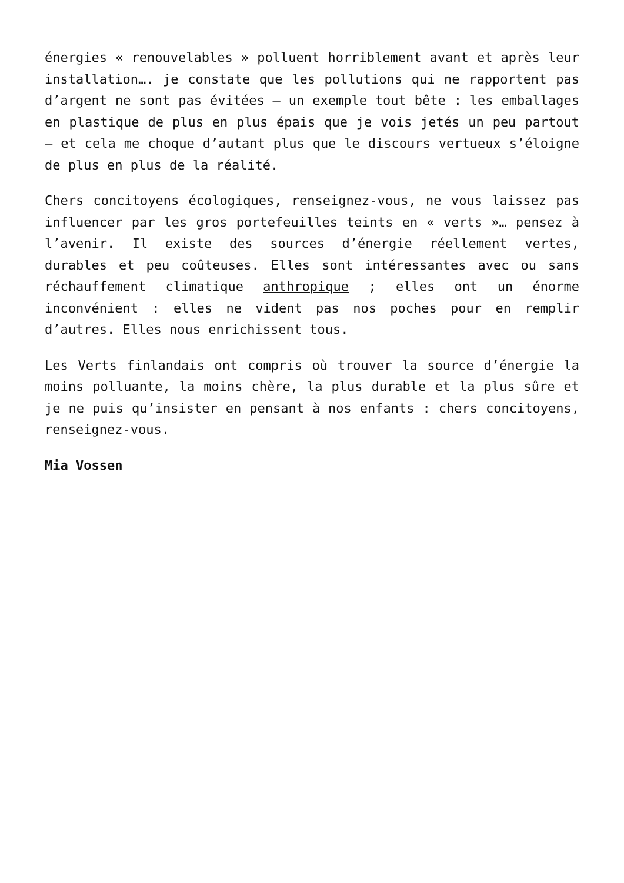énergies « renouvelables » polluent horriblement avant et après leur installation…. je constate que les pollutions qui ne rapportent pas d’argent ne sont pas évitées – un exemple tout bête : les emballages en plastique de plus en plus épais que je vois jetés un peu partout – et cela me choque d’autant plus que le discours vertueux s’éloigne de plus en plus de la réalité.
Chers concitoyens écologiques, renseignez-vous, ne vous laissez pas influencer par les gros portefeuilles teints en « verts »… pensez à l’avenir. Il existe des sources d’énergie réellement vertes, durables et peu coûteuses. Elles sont intéressantes avec ou sans réchauffement climatique anthropique ; elles ont un énorme inconvénient : elles ne vident pas nos poches pour en remplir d’autres. Elles nous enrichissent tous.
Les Verts finlandais ont compris où trouver la source d’énergie la moins polluante, la moins chère, la plus durable et la plus sûre et je ne puis qu’insister en pensant à nos enfants : chers concitoyens, renseignez-vous.
Mia Vossen